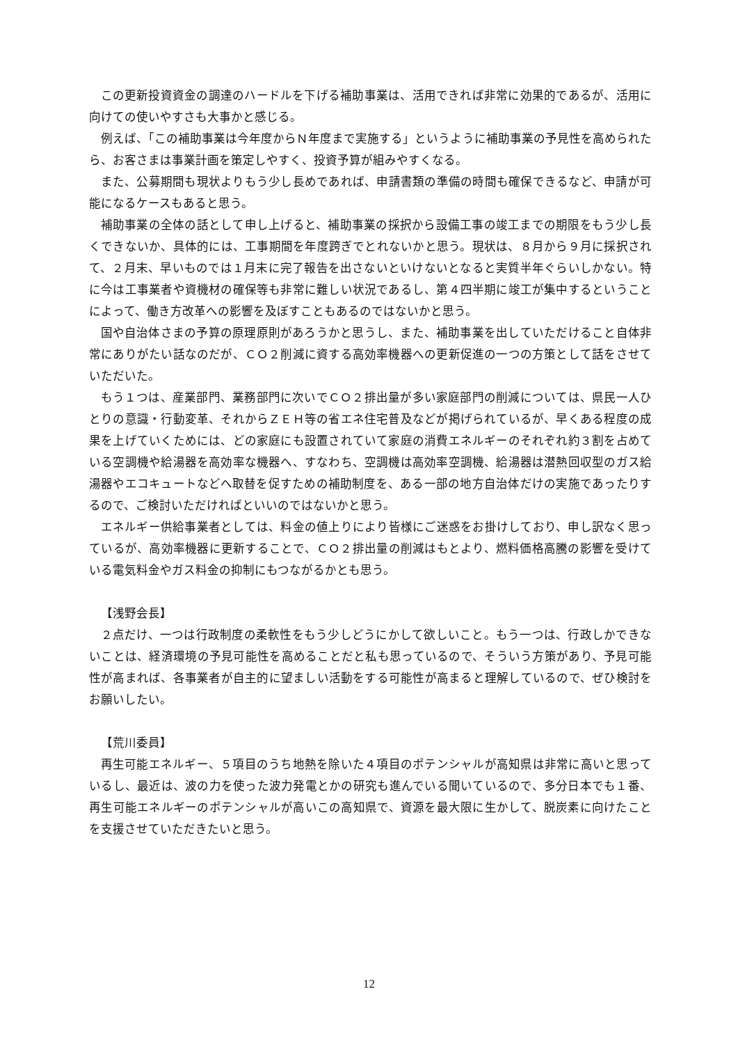この更新投資資金の調達のハードルを下げる補助事業は、活用できれば非常に効果的であるが、活用に向けての使いやすさも大事かと感じる。
例えば、「この補助事業は今年度からＮ年度まで実施する」というように補助事業の予見性を高められたら、お客さまは事業計画を策定しやすく、投資予算が組みやすくなる。
また、公募期間も現状よりもう少し長めであれば、申請書類の準備の時間も確保できるなど、申請が可能になるケースもあると思う。
補助事業の全体の話として申し上げると、補助事業の採択から設備工事の竣工までの期限をもう少し長くできないか、具体的には、工事期間を年度跨ぎでとれないかと思う。現状は、８月から９月に採択されて、２月末、早いものでは１月末に完了報告を出さないといけないとなると実質半年ぐらいしかない。特に今は工事業者や資機材の確保等も非常に難しい状況であるし、第４四半期に竣工が集中するということによって、働き方改革への影響を及ぼすこともあるのではないかと思う。
国や自治体さまの予算の原理原則があろうかと思うし、また、補助事業を出していただけること自体非常にありがたい話なのだが、ＣＯ２削減に資する高効率機器への更新促進の一つの方策として話をさせていただいた。
もう１つは、産業部門、業務部門に次いでＣＯ２排出量が多い家庭部門の削減については、県民一人ひとりの意識・行動変革、それからＺＥＨ等の省エネ住宅普及などが掲げられているが、早くある程度の成果を上げていくためには、どの家庭にも設置されていて家庭の消費エネルギーのそれぞれ約３割を占めている空調機や給湯器を高効率な機器へ、すなわち、空調機は高効率空調機、給湯器は潜熱回収型のガス給湯器やエコキュートなどへ取替を促すための補助制度を、ある一部の地方自治体だけの実施であったりするので、ご検討いただければといいのではないかと思う。
エネルギー供給事業者としては、料金の値上りにより皆様にご迷惑をお掛けしており、申し訳なく思っているが、高効率機器に更新することで、ＣＯ２排出量の削減はもとより、燃料価格高騰の影響を受けている電気料金やガス料金の抑制にもつながるかとも思う。
【浅野会長】
２点だけ、一つは行政制度の柔軟性をもう少しどうにかして欲しいこと。もう一つは、行政しかできないことは、経済環境の予見可能性を高めることだと私も思っているので、そういう方策があり、予見可能性が高まれば、各事業者が自主的に望ましい活動をする可能性が高まると理解しているので、ぜひ検討をお願いしたい。
【荒川委員】
再生可能エネルギー、５項目のうち地熱を除いた４項目のポテンシャルが高知県は非常に高いと思っているし、最近は、波の力を使った波力発電とかの研究も進んでいる聞いているので、多分日本でも１番、再生可能エネルギーのポテンシャルが高いこの高知県で、資源を最大限に生かして、脱炭素に向けたことを支援させていただきたいと思う。
12